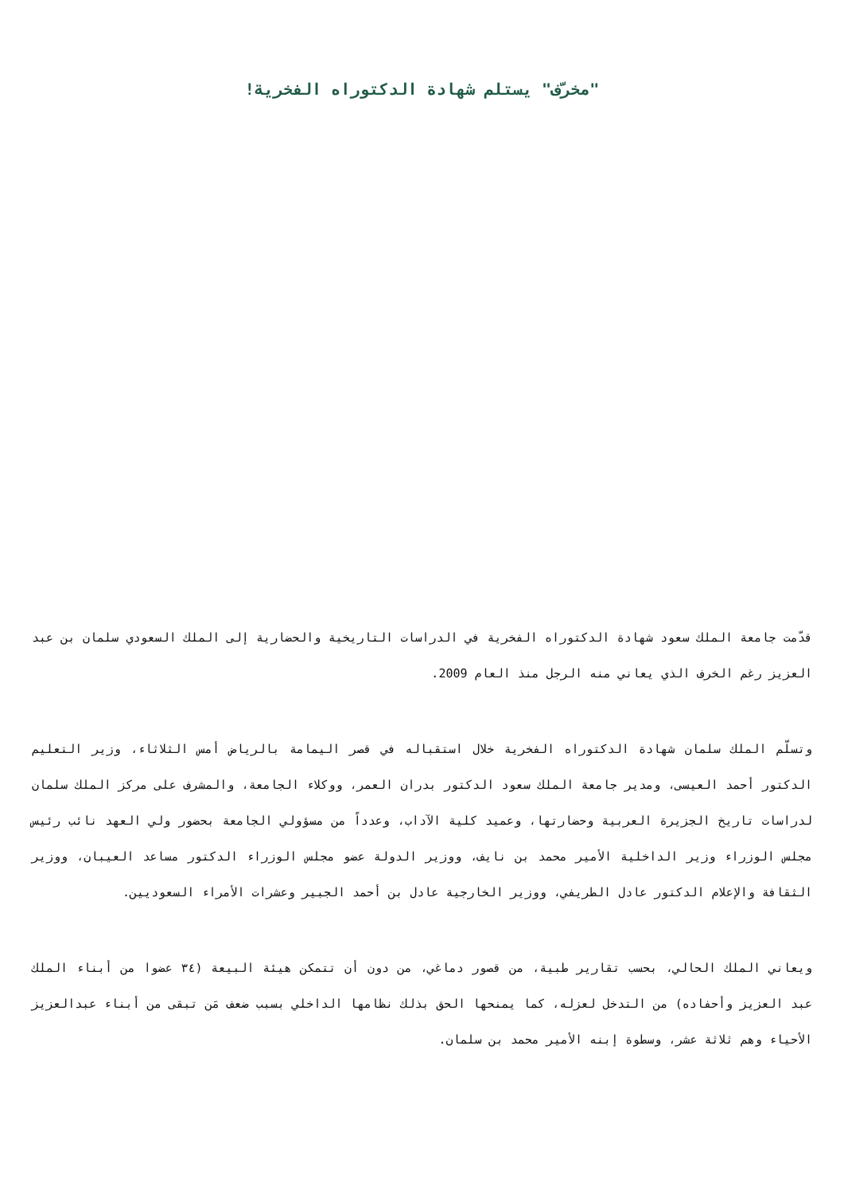"مخرّف" يستلم شهادة الدكتوراه الفخرية!
قدّمت جامعة الملك سعود شهادة الدكتوراه الفخرية في الدراسات التاريخية والحضارية إلى الملك السعودي سلمان بن عبد العزيز رغم الخرف الذي يعاني منه الرجل منذ العام 2009.
وتسلّم الملك سلمان شهادة الدكتوراه الفخرية خلال استقباله في قصر اليمامة بالرياض أمس الثلاثاء، وزير التعليم الدكتور أحمد العيسى، ومدير جامعة الملك سعود الدكتور بدران العمر، ووكلاء الجامعة، والمشرف على مركز الملك سلمان لدراسات تاريخ الجزيرة العربية وحضارتها، وعميد كلية الآداب، وعدداً من مسؤولي الجامعة بحضور ولي العهد نائب رئيس مجلس الوزراء وزير الداخلية الأمير محمد بن نايف، ووزير الدولة عضو مجلس الوزراء الدكتور مساعد العيبان، ووزير الثقافة والإعلام الدكتور عادل الطريفي، ووزير الخارجية عادل بن أحمد الجبير وعشرات الأمراء السعوديين.
ويعاني الملك الحالي، بحسب تقارير طبية، من قصور دماغي، من دون أن تتمكن هيئة البيعة (٣٤ عضوا من أبناء الملك عبد العزيز وأحفاده) من التدخل لعزله، كما يمنحها الحق بذلك نظامها الداخلي بسبب ضعف مَن تبقى من أبناء عبدالعزيز الأحياء وهم ثلاثة عشر، وسطوة إبنه الأمير محمد بن سلمان.